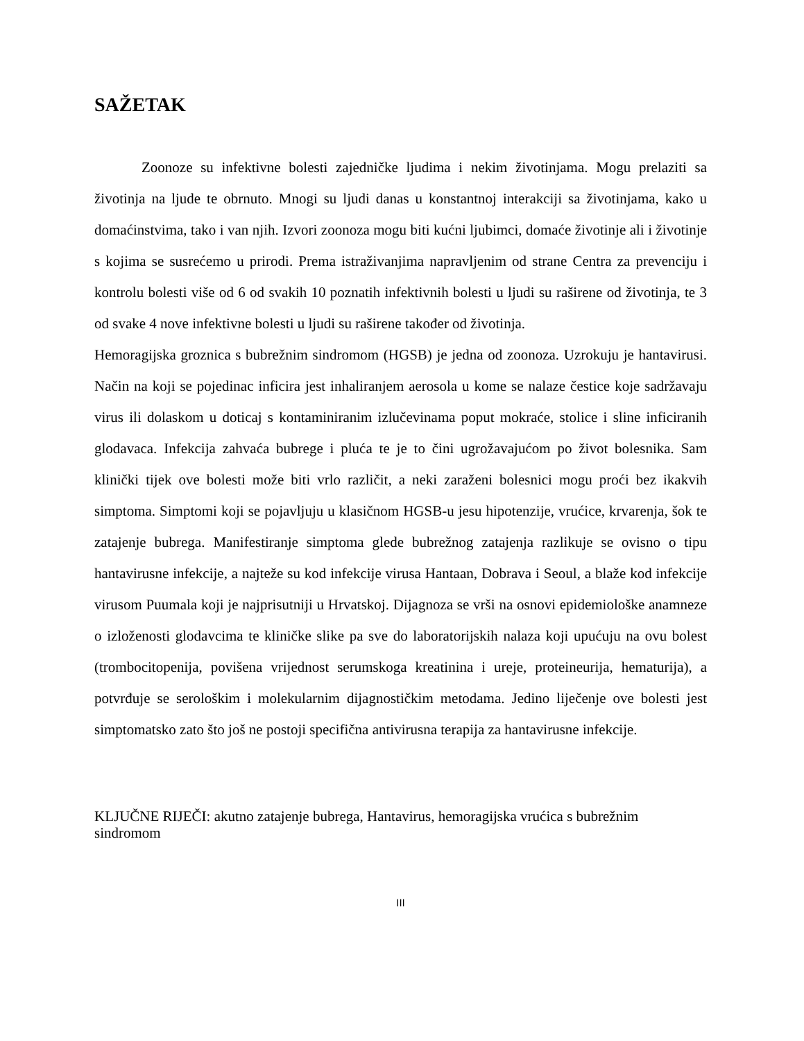SAŽETAK
Zoonoze su infektivne bolesti zajedničke ljudima i nekim životinjama. Mogu prelaziti sa životinja na ljude te obrnuto. Mnogi su ljudi danas u konstantnoj interakciji sa životinjama, kako u domaćinstvima, tako i van njih. Izvori zoonoza mogu biti kućni ljubimci, domaće životinje ali i životinje s kojima se susrećemo u prirodi. Prema istraživanjima napravljenim od strane Centra za prevenciju i kontrolu bolesti više od 6 od svakih 10 poznatih infektivnih bolesti u ljudi su raširene od životinja, te 3 od svake 4 nove infektivne bolesti u ljudi su raširene također od životinja.
Hemoragijska groznica s bubrežnim sindromom (HGSB) je jedna od zoonoza. Uzrokuju je hantavirusi. Način na koji se pojedinac inficira jest inhaliranjem aerosola u kome se nalaze čestice koje sadržavaju virus ili dolaskom u doticaj s kontaminiranim izlučevinama poput mokraće, stolice i sline inficiranih glodavaca. Infekcija zahvaća bubrege i pluća te je to čini ugrožavajućom po život bolesnika. Sam klinički tijek ove bolesti može biti vrlo različit, a neki zaraženi bolesnici mogu proći bez ikakvih simptoma. Simptomi koji se pojavljuju u klasičnom HGSB-u jesu hipotenzije, vrućice, krvarenja, šok te zatajenje bubrega. Manifestiranje simptoma glede bubrežnog zatajenja razlikuje se ovisno o tipu hantavirusne infekcije, a najteže su kod infekcije virusa Hantaan, Dobrava i Seoul, a blaže kod infekcije virusom Puumala koji je najprisutniji u Hrvatskoj. Dijagnoza se vrši na osnovi epidemiološke anamneze o izloženosti glodavcima te kliničke slike pa sve do laboratorijskih nalaza koji upućuju na ovu bolest (trombocitopenija, povišena vrijednost serumskoga kreatinina i ureje, proteineurija, hematurija), a potvrđuje se serološkim i molekularnim dijagnostičkim metodama. Jedino liječenje ove bolesti jest simptomatsko zato što još ne postoji specifična antivirusna terapija za hantavirusne infekcije.
KLJUČNE RIJEČI: akutno zatajenje bubrega, Hantavirus, hemoragijska vrućica s bubrežnim sindromom
III